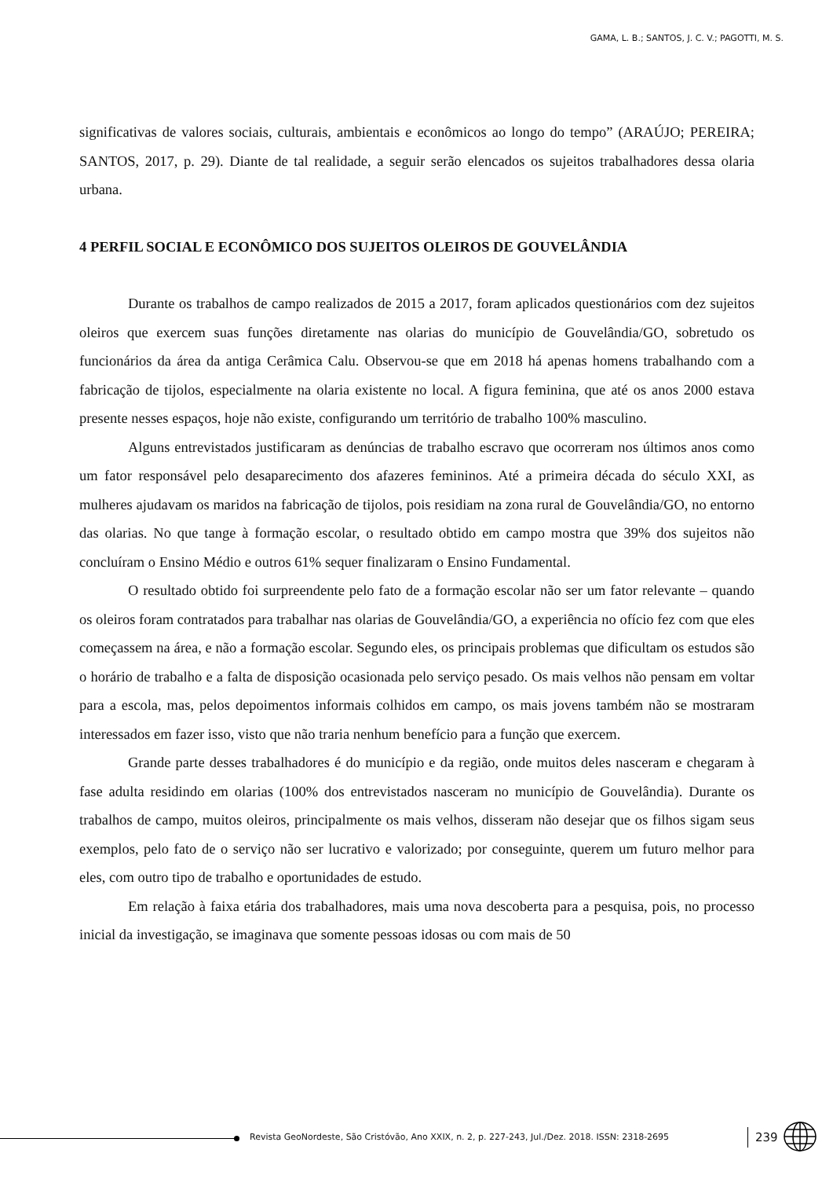GAMA, L. B.; SANTOS, J. C. V.; PAGOTTI, M. S.
significativas de valores sociais, culturais, ambientais e econômicos ao longo do tempo” (ARAÚJO; PEREIRA; SANTOS, 2017, p. 29). Diante de tal realidade, a seguir serão elencados os sujeitos trabalhadores dessa olaria urbana.
4 PERFIL SOCIAL E ECONÔMICO DOS SUJEITOS OLEIROS DE GOUVELÂNDIA
Durante os trabalhos de campo realizados de 2015 a 2017, foram aplicados questionários com dez sujeitos oleiros que exercem suas funções diretamente nas olarias do município de Gouvelândia/GO, sobretudo os funcionários da área da antiga Cerâmica Calu. Observou-se que em 2018 há apenas homens trabalhando com a fabricação de tijolos, especialmente na olaria existente no local. A figura feminina, que até os anos 2000 estava presente nesses espaços, hoje não existe, configurando um território de trabalho 100% masculino.
Alguns entrevistados justificaram as denúncias de trabalho escravo que ocorreram nos últimos anos como um fator responsável pelo desaparecimento dos afazeres femininos. Até a primeira década do século XXI, as mulheres ajudavam os maridos na fabricação de tijolos, pois residiam na zona rural de Gouvelândia/GO, no entorno das olarias. No que tange à formação escolar, o resultado obtido em campo mostra que 39% dos sujeitos não concluíram o Ensino Médio e outros 61% sequer finalizaram o Ensino Fundamental.
O resultado obtido foi surpreendente pelo fato de a formação escolar não ser um fator relevante – quando os oleiros foram contratados para trabalhar nas olarias de Gouvelândia/GO, a experiência no ofício fez com que eles começassem na área, e não a formação escolar. Segundo eles, os principais problemas que dificultam os estudos são o horário de trabalho e a falta de disposição ocasionada pelo serviço pesado. Os mais velhos não pensam em voltar para a escola, mas, pelos depoimentos informais colhidos em campo, os mais jovens também não se mostraram interessados em fazer isso, visto que não traria nenhum benefício para a função que exercem.
Grande parte desses trabalhadores é do município e da região, onde muitos deles nasceram e chegaram à fase adulta residindo em olarias (100% dos entrevistados nasceram no município de Gouvelândia). Durante os trabalhos de campo, muitos oleiros, principalmente os mais velhos, disseram não desejar que os filhos sigam seus exemplos, pelo fato de o serviço não ser lucrativo e valorizado; por conseguinte, querem um futuro melhor para eles, com outro tipo de trabalho e oportunidades de estudo.
Em relação à faixa etária dos trabalhadores, mais uma nova descoberta para a pesquisa, pois, no processo inicial da investigação, se imaginava que somente pessoas idosas ou com mais de 50
Revista GeoNordeste, São Cristóvão, Ano XXIX, n. 2, p. 227-243, Jul./Dez. 2018. ISSN: 2318-2695
239